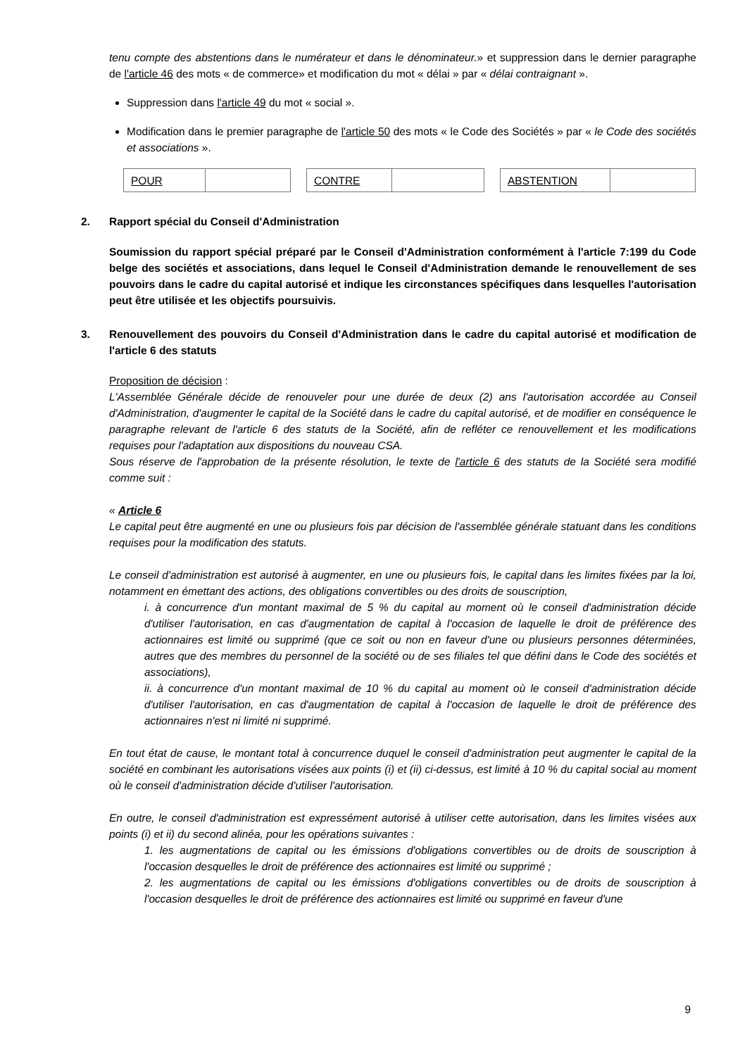tenu compte des abstentions dans le numérateur et dans le dénominateur.» et suppression dans le dernier paragraphe de l'article 46 des mots « de commerce» et modification du mot « délai » par « délai contraignant ».
Suppression dans l'article 49 du mot « social ».
Modification dans le premier paragraphe de l'article 50 des mots « le Code des Sociétés » par « le Code des sociétés et associations ».
| POUR | |
| CONTRE | |
| ABSTENTION | |
2. Rapport spécial du Conseil d'Administration
Soumission du rapport spécial préparé par le Conseil d'Administration conformément à l'article 7:199 du Code belge des sociétés et associations, dans lequel le Conseil d'Administration demande le renouvellement de ses pouvoirs dans le cadre du capital autorisé et indique les circonstances spécifiques dans lesquelles l'autorisation peut être utilisée et les objectifs poursuivis.
3. Renouvellement des pouvoirs du Conseil d'Administration dans le cadre du capital autorisé et modification de l'article 6 des statuts
Proposition de décision :
L'Assemblée Générale décide de renouveler pour une durée de deux (2) ans l'autorisation accordée au Conseil d'Administration, d'augmenter le capital de la Société dans le cadre du capital autorisé, et de modifier en conséquence le paragraphe relevant de l'article 6 des statuts de la Société, afin de refléter ce renouvellement et les modifications requises pour l'adaptation aux dispositions du nouveau CSA.
Sous réserve de l'approbation de la présente résolution, le texte de l'article 6 des statuts de la Société sera modifié comme suit :
« Article 6
Le capital peut être augmenté en une ou plusieurs fois par décision de l'assemblée générale statuant dans les conditions requises pour la modification des statuts.
Le conseil d'administration est autorisé à augmenter, en une ou plusieurs fois, le capital dans les limites fixées par la loi, notamment en émettant des actions, des obligations convertibles ou des droits de souscription,
i. à concurrence d'un montant maximal de 5 % du capital au moment où le conseil d'administration décide d'utiliser l'autorisation, en cas d'augmentation de capital à l'occasion de laquelle le droit de préférence des actionnaires est limité ou supprimé (que ce soit ou non en faveur d'une ou plusieurs personnes déterminées, autres que des membres du personnel de la société ou de ses filiales tel que défini dans le Code des sociétés et associations),
ii. à concurrence d'un montant maximal de 10 % du capital au moment où le conseil d'administration décide d'utiliser l'autorisation, en cas d'augmentation de capital à l'occasion de laquelle le droit de préférence des actionnaires n'est ni limité ni supprimé.
En tout état de cause, le montant total à concurrence duquel le conseil d'administration peut augmenter le capital de la société en combinant les autorisations visées aux points (i) et (ii) ci-dessus, est limité à 10 % du capital social au moment où le conseil d'administration décide d'utiliser l'autorisation.
En outre, le conseil d'administration est expressément autorisé à utiliser cette autorisation, dans les limites visées aux points (i) et ii) du second alinéa, pour les opérations suivantes :
1. les augmentations de capital ou les émissions d'obligations convertibles ou de droits de souscription à l'occasion desquelles le droit de préférence des actionnaires est limité ou supprimé ;
2. les augmentations de capital ou les émissions d'obligations convertibles ou de droits de souscription à l'occasion desquelles le droit de préférence des actionnaires est limité ou supprimé en faveur d'une
9